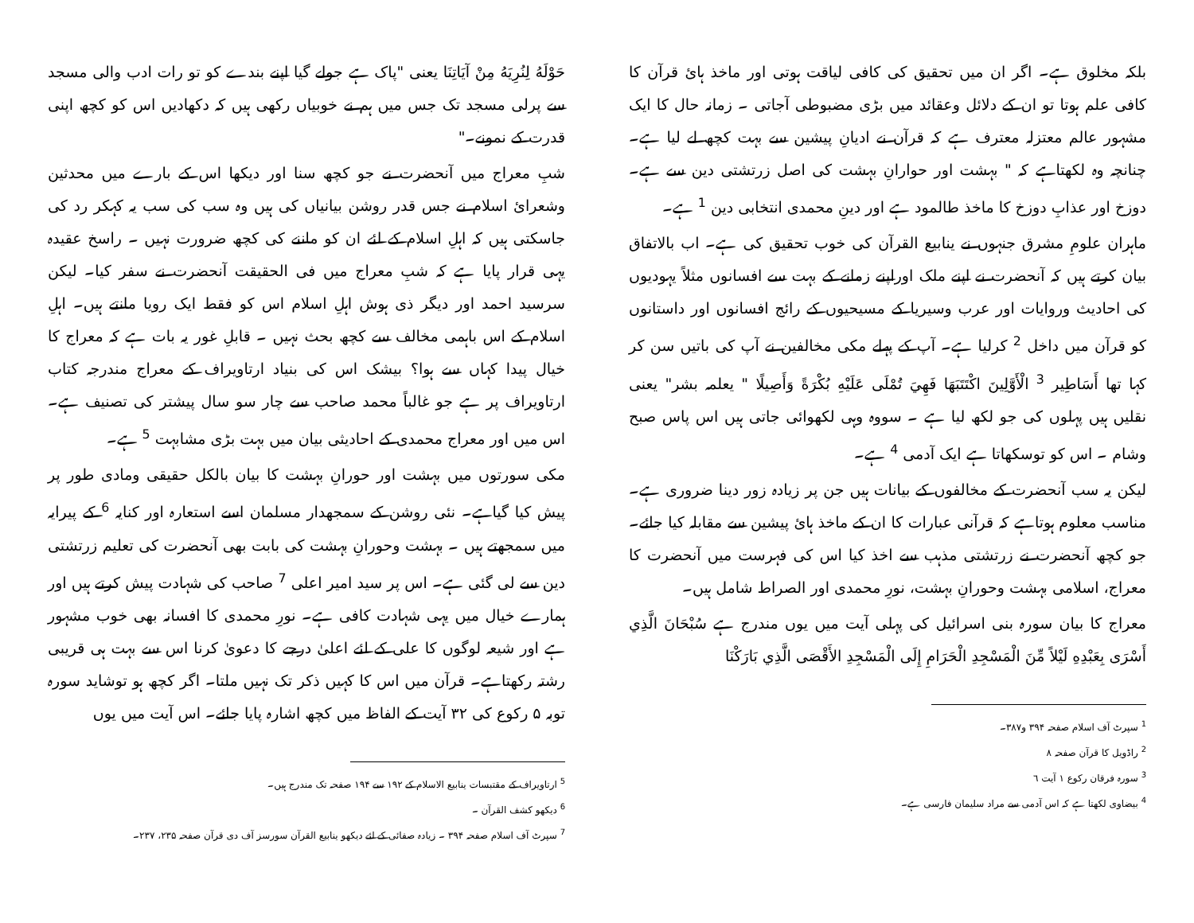بلکہ مخلوق ہے۔ اگر ان میں تحقیق کی کافی لیاقت ہوتی اور ماخذ ہائ قرآن کا کافی علم ہوتا تو ان کے دلائل وعقائد میں بڑی مضبوطی آجاتی ۔ زمانہ حال کا ایک مشہور عالم معتزلہ معترف ہے کہ قرآن نے ادیانِ پیشین سے بہت کچھ لے لیا ہے۔ چنانچہ وہ لکھتاہے کہ " بہشت اور حوارانِ بہشت کی اصل زرتشتی دین سے ہے۔ دوزخ اور عذابِ دوزخ کا ماخذ طالمود ہے اور دینِ محمدی انتخابی دین <sup>1</sup> ہے۔
ماہران علومِ مشرق جنہوں نے ینابیع القرآن کی خوب تحقیق کی ہے۔ اب بالاتفاق بیان کرتے ہیں کہ آنحضرت نے اپنے ملک اوراپنے زمانے کے بہت سے افسانوں مثلاً یہودیوں کی احادیث وروایات اور عرب وسیریا کے مسیحیوں کے رائج افسانوں اور داستانوں کو قرآن میں داخل <sup>2</sup> کرلیا ہے۔ آپ کے پہلے مکی مخالفین نے آپ کی باتیں سن کر کہا تھا أَسَاطِير <sup>3</sup> الْأَوَّلِينَ اكْتَتَبَهَا فَهِيَ تُمْلَى عَلَيْهِ بُكْرَةً وَأَصِيلًا " یعلمہ بشر" یعنی نقلیں ہیں پہلوں کی جو لکھ لیا ہے ۔ سووہ وہی لکھوائی جاتی ہیں اس پاس صبح وشام ۔ اس کو توسکھاتا ہے ایک آدمی <sup>4</sup> ہے۔
لیکن یہ سب آنحضرت کے مخالفوں کے بیانات ہیں جن پر زیادہ زور دینا ضروری ہے۔ مناسب معلوم ہوتاہے کہ قرآنی عبارات کا ان کے ماخذ ہائ پیشین سے مقابلہ کیا جائے۔ جو کچھ آنحضرت نے زرتشتی مذہب سے اخذ کیا اس کی فہرست میں آنحضرت کا معراج، اسلامی بہشت وحورانِ بہشت، نورِ محمدی اور الصراط شامل ہیں۔
معراج کا بیان سورہ بنی اسرائیل کی پہلی آیت میں یوں مندرج ہے سُبْحَانَ الَّذِي أَسْرَى بِعَبْدِهِ لَيْلاً مِّنَ الْمَسْجِدِ الْحَرَامِ إِلَى الْمَسْجِدِ الأَقْصَى الَّذِي بَارَكْنَا
<sup>1</sup> سپرٹ آف اسلام صفحہ ۳۹۴ و۳۸۷۔
<sup>2</sup> راڈویل کا قرآن صفحہ ۸
<sup>3</sup> سورہ فرقان رکوع ۱ آیت ٦
<sup>4</sup> بیضاوی لکھتا ہے کہ اس آدمی سے مراد سلیمان فارسی ہے۔
حَوْلَهُ لِنُرِيَهُ مِنْ آيَاتِنَا یعنی "پاک ہے جولے گیا اپنے بندے کو تو رات ادب والی مسجد سے پرلی مسجد تک جس میں ہم نے خوبیاں رکھی ہیں کہ دکھادیں اس کو کچھ اپنی قدرت کے نمونے۔"
شبِ معراج میں آنحضرت نے جو کچھ سنا اور دیکھا اس کے بارے میں محدثین وشعرائ اسلام نے جس قدر روشن بیانیاں کی ہیں وہ سب کی سب یہ کہکر رد کی جاسکتی ہیں کہ اہلِ اسلام کے لئے ان کو ماننے کی کچھ ضرورت نہیں ۔ راسخ عقیدہ یہی قرار پایا ہے کہ شبِ معراج میں فی الحقیقت آنحضرت نے سفر کیا۔ لیکن سرسید احمد اور دیگر ذی ہوش اہلِ اسلام اس کو فقط ایک رویا مانتے ہیں۔ اہلِ اسلام کے اس باہمی مخالف سے کچھ بحث نہیں ۔ قابلِ غور یہ بات ہے کہ معراج کا خیال پیدا کہاں سے ہوا؟ بیشک اس کی بنیاد ارتاویراف کے معراج مندرجہ کتاب ارتاویراف پر ہے جو غالباً محمد صاحب سے چار سو سال پیشتر کی تصنیف ہے۔ اس میں اور معراج محمدی کے احادیثی بیان میں بہت بڑی مشابہت <sup>5</sup> ہے۔
مکی سورتوں میں بہشت اور حورانِ بہشت کا بیان بالکل حقیقی ومادی طور پر پیش کیا گیاہے۔ نئی روشن کے سمجھدار مسلمان اسے استعارہ اور کنایہ <sup>6</sup> کے پیرایہ میں سمجھتے ہیں ۔ بہشت وحورانِ بہشت کی بابت بھی آنحضرت کی تعلیم زرتشتی دین سے لی گئی ہے۔ اس پر سید امیر اعلی <sup>7</sup> صاحب کی شہادت پیش کرتے ہیں اور ہمارے خیال میں یہی شہادت کافی ہے۔ نورِ محمدی کا افسانہ بھی خوب مشہور ہے اور شیعہ لوگوں کا علی کے لئے اعلیٰ درجے کا دعویٰ کرنا اس سے بہت ہی قریبی رشتہ رکھتاہے۔ قرآن میں اس کا کہیں ذکر تک نہیں ملتا۔ اگر کچھ ہو توشاید سورہ توبہ ۵ رکوع کی ۳۲ آیت کے الفاظ میں کچھ اشارہ پایا جائے۔ اس آیت میں یوں
<sup>5</sup> ارتاویراف کے مقتبسات ینابیع الاسلام کے ۱۹۲ سے ۱۹۴ صفحہ تک مندرج ہیں۔
<sup>6</sup> دیکھو کشف القرآن ۔
<sup>7</sup> سپرٹ آف اسلام صفحہ ۳۹۴ ۔ زیادہ صفائی کے لئے دیکھو ینابیع القرآن سورسز آف دی قرآن صفحہ ۲۳۵، ۲۳۷۔